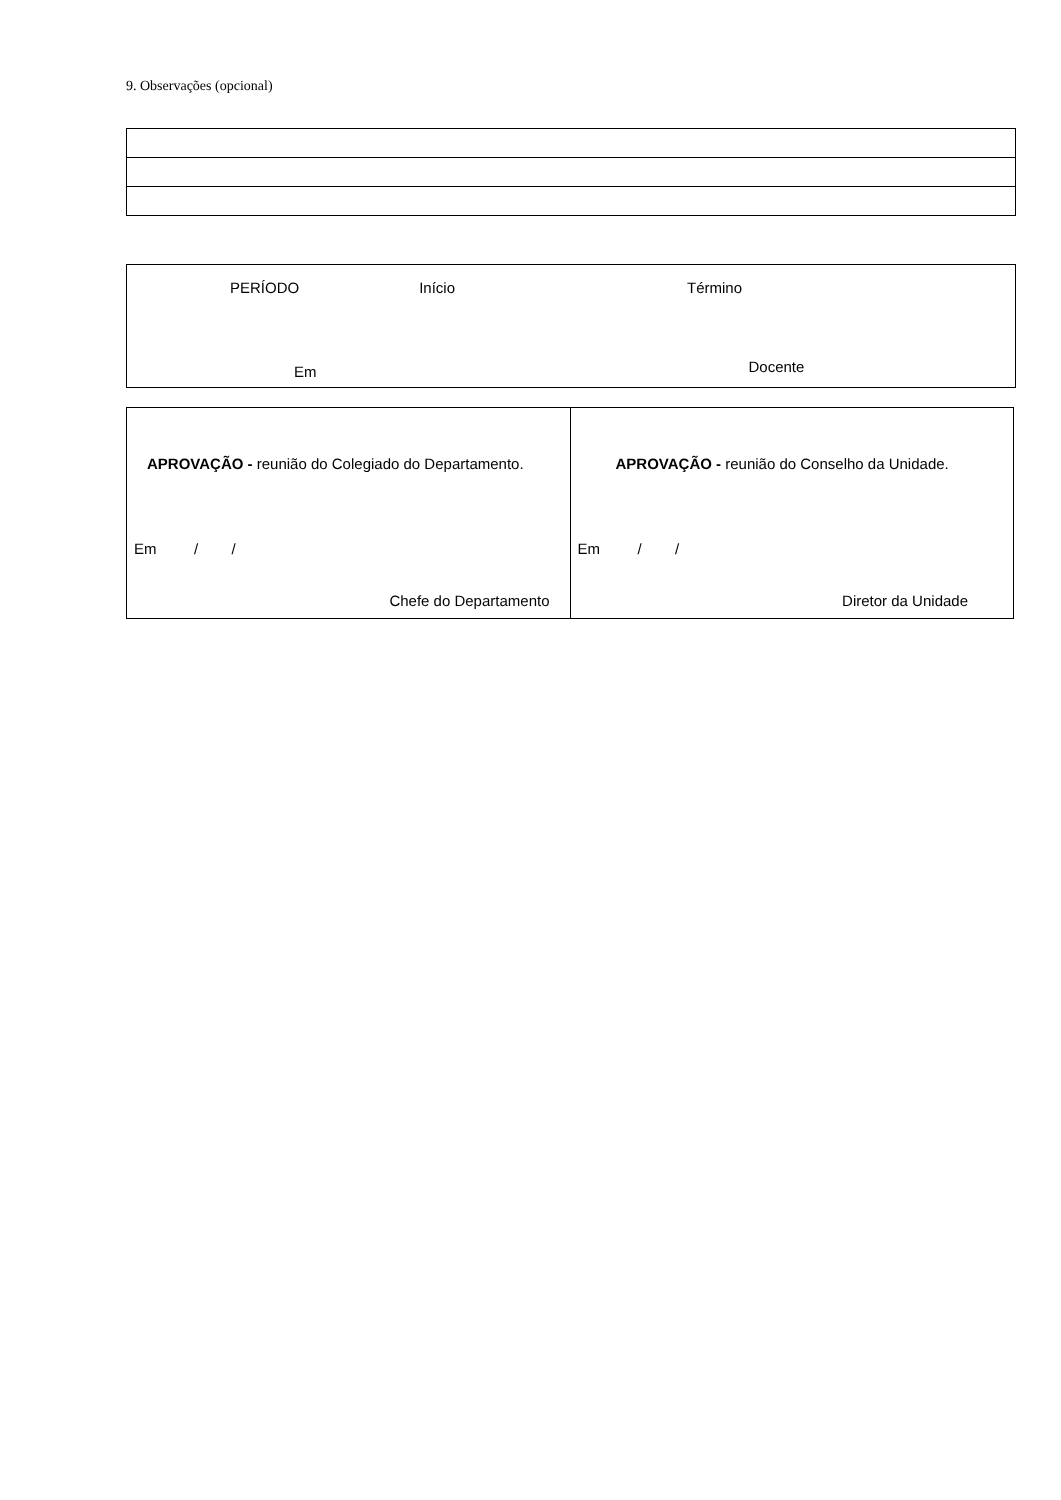9. Observações (opcional)
PERÍODO Início Término
Em Docente
| APROVAÇÃO - reunião do Colegiado do Departamento. Em / / Chefe do Departamento | APROVAÇÃO - reunião do Conselho da Unidade. Em / / Diretor da Unidade |